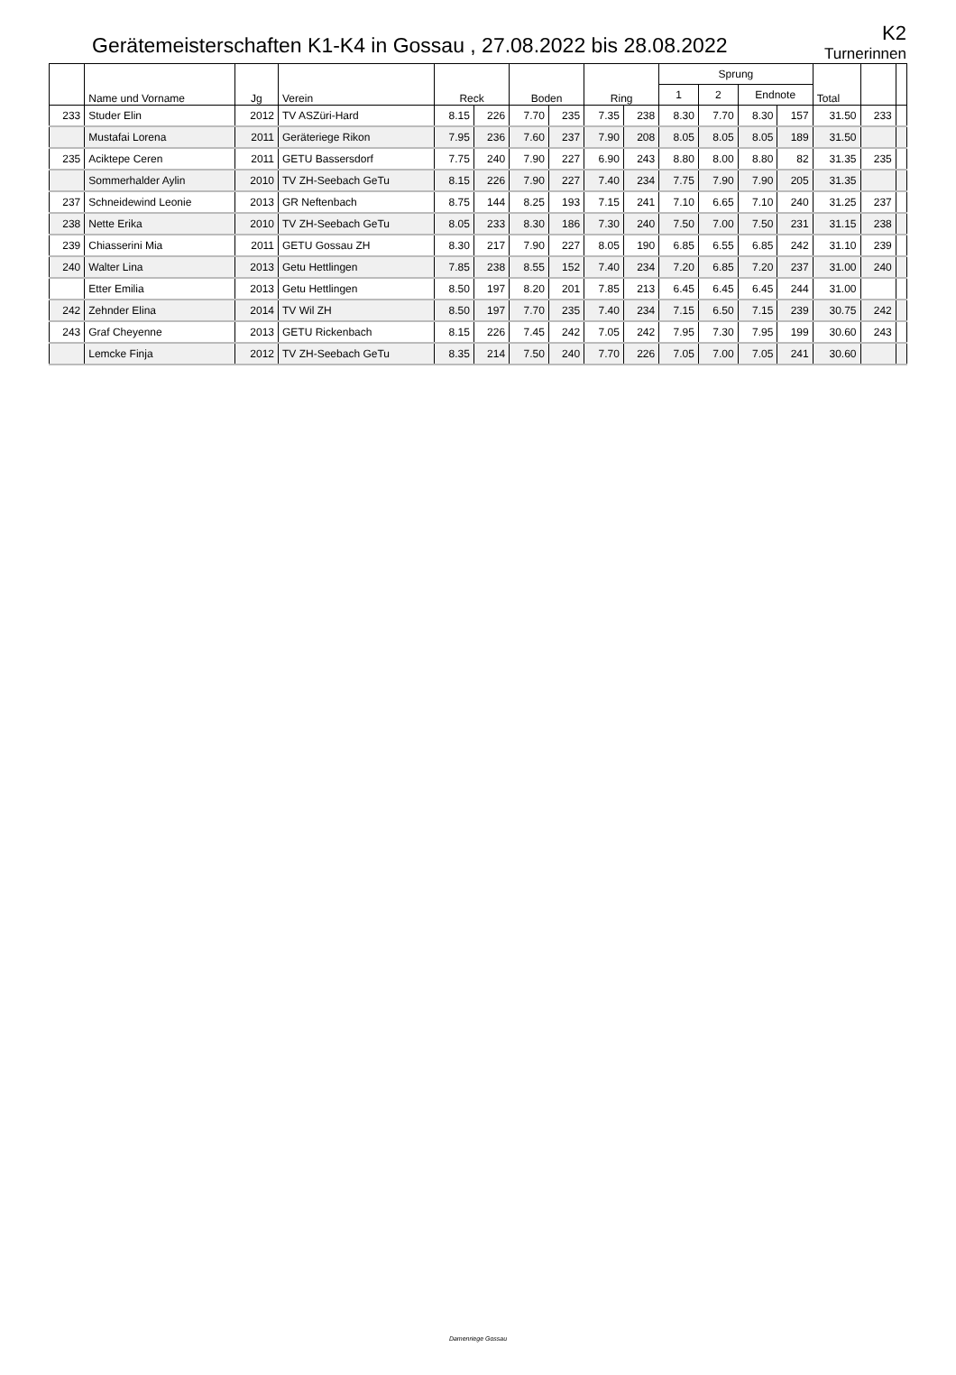Gerätemeisterschaften K1-K4 in Gossau , 27.08.2022 bis 28.08.2022
K2
Turnerinnen
| | Name und Vorname | Jg | Verein | Reck | | Boden | | Ring | | Sprung | | | | Total | | |
| --- | --- | --- | --- | --- | --- | --- | --- | --- | --- | --- | --- | --- | --- | --- | --- | --- |
| | | | | | | | | | | 1 | 2 | Endnote | | | | |
| 233 | Studer Elin | 2012 | TV ASZüri-Hard | 8.15 | 226 | 7.70 | 235 | 7.35 | 238 | 8.30 | 7.70 | 8.30 | 157 | 31.50 | 233 | |
| | Mustafai Lorena | 2011 | Geräteriege Rikon | 7.95 | 236 | 7.60 | 237 | 7.90 | 208 | 8.05 | 8.05 | 8.05 | 189 | 31.50 | | |
| 235 | Aciktepe Ceren | 2011 | GETU Bassersdorf | 7.75 | 240 | 7.90 | 227 | 6.90 | 243 | 8.80 | 8.00 | 8.80 | 82 | 31.35 | 235 | |
| | Sommerhalder Aylin | 2010 | TV ZH-Seebach GeTu | 8.15 | 226 | 7.90 | 227 | 7.40 | 234 | 7.75 | 7.90 | 7.90 | 205 | 31.35 | | |
| 237 | Schneidewind Leonie | 2013 | GR Neftenbach | 8.75 | 144 | 8.25 | 193 | 7.15 | 241 | 7.10 | 6.65 | 7.10 | 240 | 31.25 | 237 | |
| 238 | Nette Erika | 2010 | TV ZH-Seebach GeTu | 8.05 | 233 | 8.30 | 186 | 7.30 | 240 | 7.50 | 7.00 | 7.50 | 231 | 31.15 | 238 | |
| 239 | Chiasserini Mia | 2011 | GETU Gossau ZH | 8.30 | 217 | 7.90 | 227 | 8.05 | 190 | 6.85 | 6.55 | 6.85 | 242 | 31.10 | 239 | |
| 240 | Walter Lina | 2013 | Getu Hettlingen | 7.85 | 238 | 8.55 | 152 | 7.40 | 234 | 7.20 | 6.85 | 7.20 | 237 | 31.00 | 240 | |
| | Etter Emilia | 2013 | Getu Hettlingen | 8.50 | 197 | 8.20 | 201 | 7.85 | 213 | 6.45 | 6.45 | 6.45 | 244 | 31.00 | | |
| 242 | Zehnder Elina | 2014 | TV Wil ZH | 8.50 | 197 | 7.70 | 235 | 7.40 | 234 | 7.15 | 6.50 | 7.15 | 239 | 30.75 | 242 | |
| 243 | Graf Cheyenne | 2013 | GETU Rickenbach | 8.15 | 226 | 7.45 | 242 | 7.05 | 242 | 7.95 | 7.30 | 7.95 | 199 | 30.60 | 243 | |
| | Lemcke Finja | 2012 | TV ZH-Seebach GeTu | 8.35 | 214 | 7.50 | 240 | 7.70 | 226 | 7.05 | 7.00 | 7.05 | 241 | 30.60 | | |
Damenriege Gossau